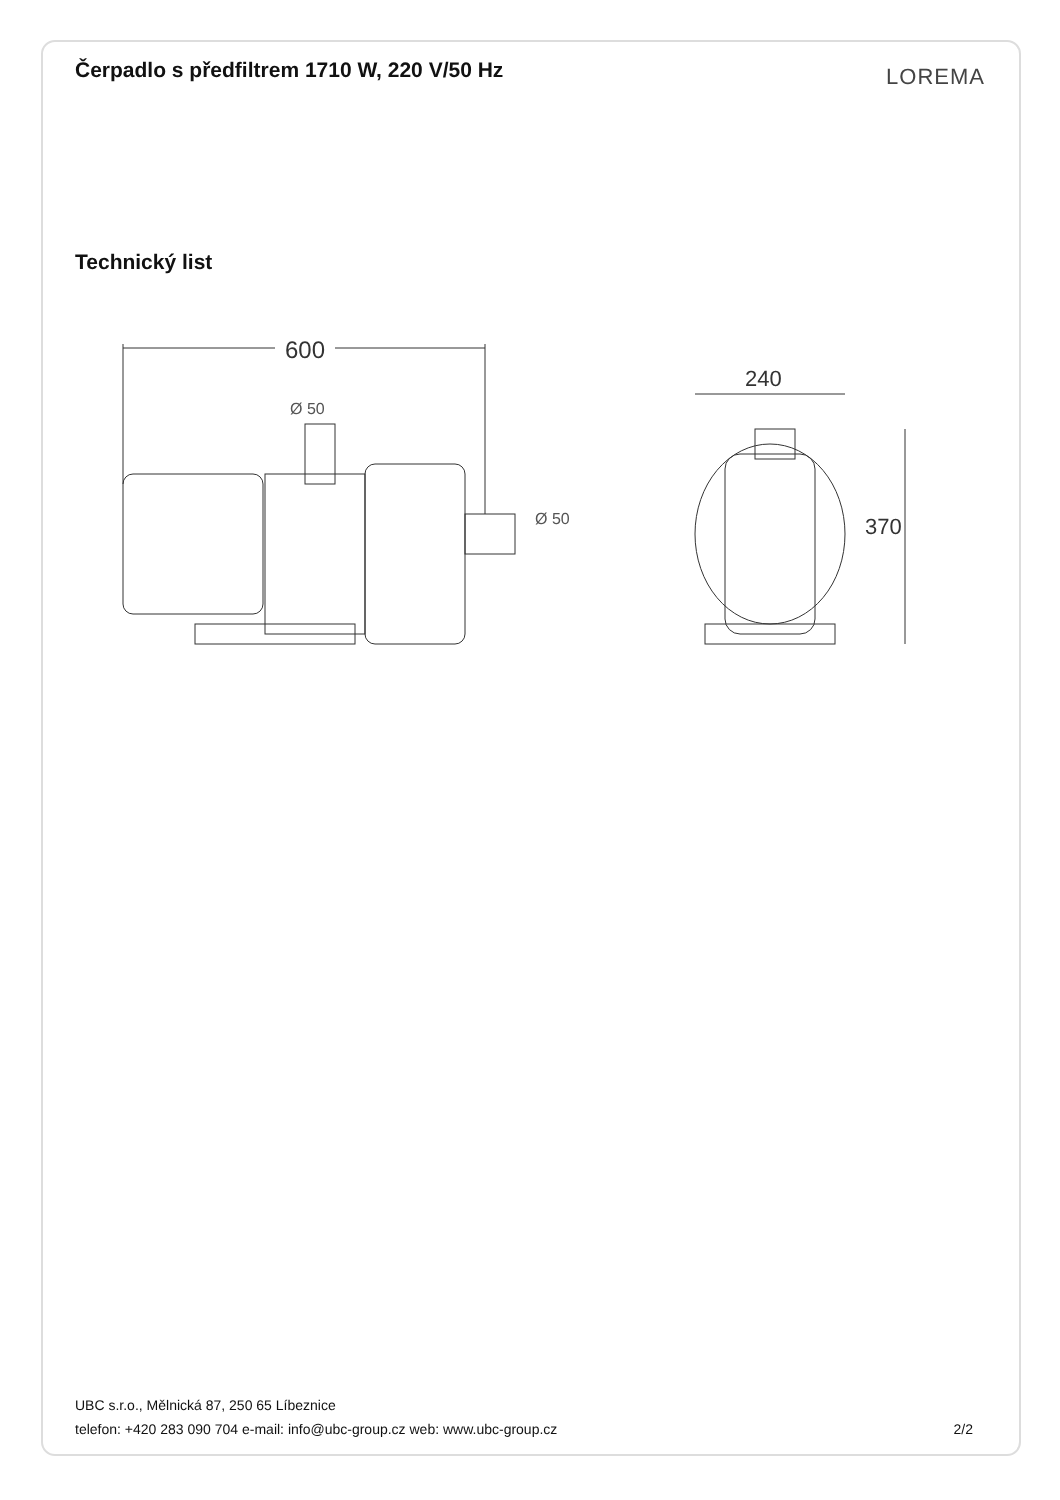Čerpadlo s předfiltrem 1710 W, 220 V/50 Hz
LOREMA
Technický list
600
Ø 50
Ø 50
240
370
UBC s.r.o., Mělnická 87, 250 65 Líbeznice
telefon: +420 283 090 704 e-mail: info@ubc-group.cz web: www.ubc-group.cz
2/2